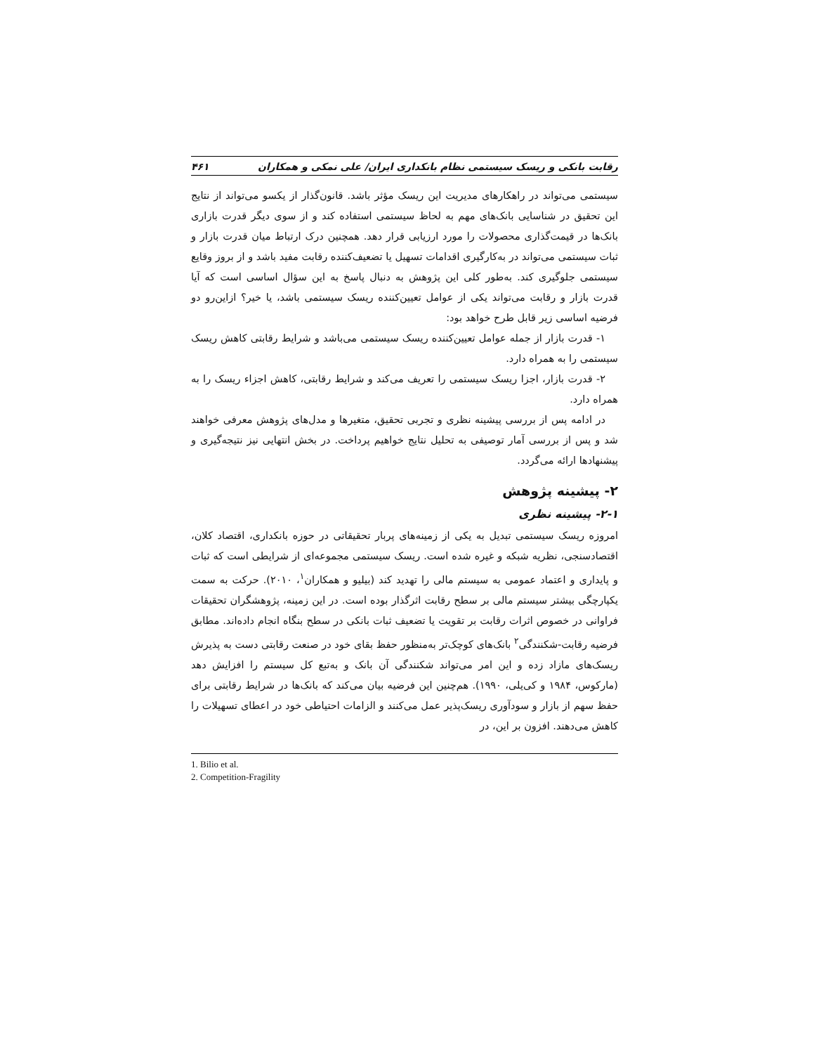رقابت بانکی و ریسک سیستمی نظام بانکداری ایران/ علی نمکی و همکاران ۴۶۱
سیستمی می‌تواند در راهکارهای مدیریت این ریسک مؤثر باشد. قانون‌گذار از یکسو می‌تواند از نتایج این تحقیق در شناسایی بانک‌های مهم به لحاظ سیستمی استفاده کند و از سوی دیگر قدرت بازاری بانک‌ها در قیمت‌گذاری محصولات را مورد ارزیابی قرار دهد. همچنین درک ارتباط میان قدرت بازار و ثبات سیستمی می‌تواند در به‌کارگیری اقدامات تسهیل یا تضعیف‌کننده رقابت مفید باشد و از بروز وقایع سیستمی جلوگیری کند. به‌طور کلی این پژوهش به دنبال پاسخ به این سؤال اساسی است که آیا قدرت بازار و رقابت می‌تواند یکی از عوامل تعیین‌کننده ریسک سیستمی باشد، یا خیر؟ ازاین‌رو دو فرضیه اساسی زیر قابل طرح خواهد بود:
۱- قدرت بازار از جمله عوامل تعیین‌کننده ریسک سیستمی می‌باشد و شرایط رقابتی کاهش ریسک سیستمی را به همراه دارد.
۲- قدرت بازار، اجزا ریسک سیستمی را تعریف می‌کند و شرایط رقابتی، کاهش اجزاء ریسک را به همراه دارد.
در ادامه پس از بررسی پیشینه نظری و تجربی تحقیق، متغیرها و مدل‌های پژوهش معرفی خواهند شد و پس از بررسی آمار توصیفی به تحلیل نتایج خواهیم پرداخت. در بخش انتهایی نیز نتیجه‌گیری و پیشنهادها ارائه می‌گردد.
۲- پیشینه پژوهش
۲-۱- پیشینه نظری
امروزه ریسک سیستمی تبدیل به یکی از زمینه‌های پربار تحقیقاتی در حوزه بانکداری، اقتصاد کلان، اقتصادسنجی، نظریه شبکه و غیره شده است. ریسک سیستمی مجموعه‌ای از شرایطی است که ثبات و پایداری و اعتماد عمومی به سیستم مالی را تهدید کند (بیلیو و همکاران<sup>۱</sup>، ۲۰۱۰). حرکت به سمت یکپارچگی بیشتر سیستم مالی بر سطح رقابت اثرگذار بوده است. در این زمینه، پژوهشگران تحقیقات فراوانی در خصوص اثرات رقابت بر تقویت یا تضعیف ثبات بانکی در سطح بنگاه انجام داده‌اند. مطابق فرضیه رقابت-شکنندگی<sup>۲</sup> بانک‌های کوچک‌تر به‌منظور حفظ بقای خود در صنعت رقابتی دست به پذیرش ریسک‌های مازاد زده و این امر می‌تواند شکنندگی آن بانک و به‌تبع کل سیستم را افزایش دهد (مارکوس، ۱۹۸۴ و کی‌یلی، ۱۹۹۰). هم‌چنین این فرضیه بیان می‌کند که بانک‌ها در شرایط رقابتی برای حفظ سهم از بازار و سودآوری ریسک‌پذیر عمل می‌کنند و الزامات احتیاطی خود در اعطای تسهیلات را کاهش می‌دهند. افزون بر این، در
1. Bilio et al.
2. Competition-Fragility